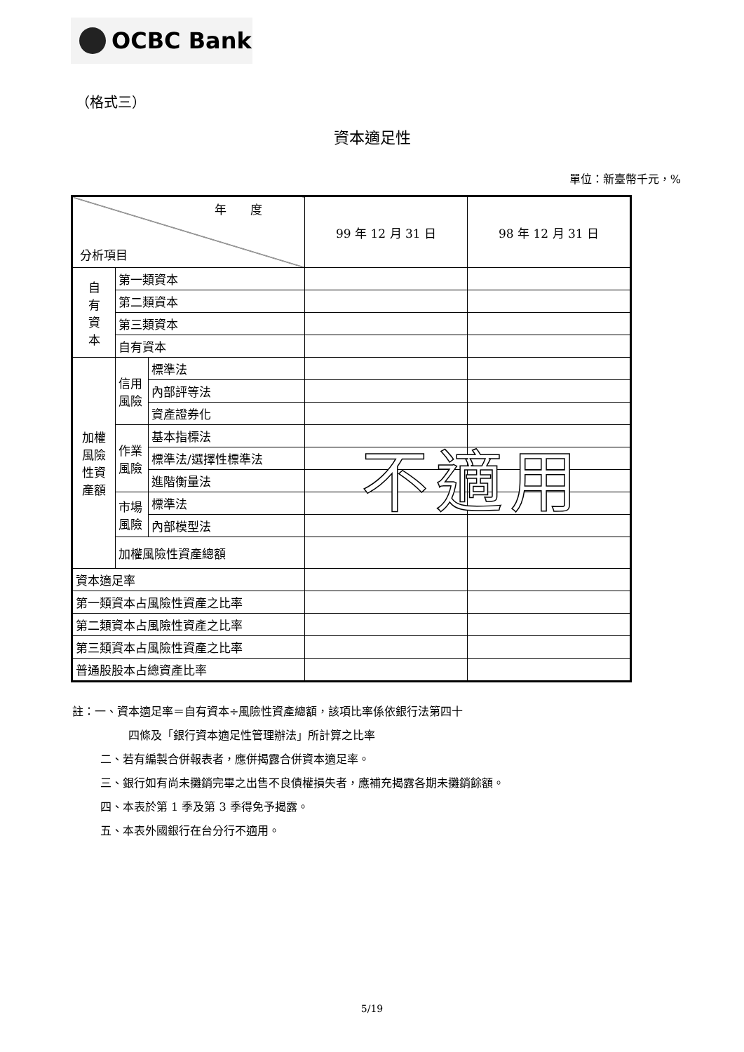OCBC Bank
（格式三）
資本適足性
單位：新臺幣千元，%
| 年 度 分析項目 | | | 99 年 12 月 31 日 | 98 年 12 月 31 日 |
| --- | --- | --- | --- | --- |
| 自 有 資 本 | 第一類資本 | | | |
| | 第二類資本 | | | |
| | 第三類資本 | | | |
| | 自有資本 | | | |
| 加權 風險 性資 產額 | 信用 風險 | 標準法 | | |
| | | 內部評等法 | | |
| | | 資產證券化 | | |
| | 作業 風險 | 基本指標法 | | |
| | | 標準法/選擇性標準法 | | |
| | | 進階衡量法 | | |
| | 市場 風險 | 標準法 | | |
| | | 內部模型法 | | |
| | 加權風險性資產總額 | | | |
| 資本適足率 | | | | |
| 第一類資本占風險性資產之比率 | | | | |
| 第二類資本占風險性資產之比率 | | | | |
| 第三類資本占風險性資產之比率 | | | | |
| 普通股股本占總資產比率 | | | | |
不適用
註：一、資本適足率＝自有資本÷風險性資產總額，該項比率係依銀行法第四十
四條及「銀行資本適足性管理辦法」所計算之比率
二、若有編製合併報表者，應併揭露合併資本適足率。
三、銀行如有尚未攤銷完畢之出售不良債權損失者，應補充揭露各期未攤銷餘額。
四、本表於第 1 季及第 3 季得免予揭露。
五、本表外國銀行在台分行不適用。
5/19